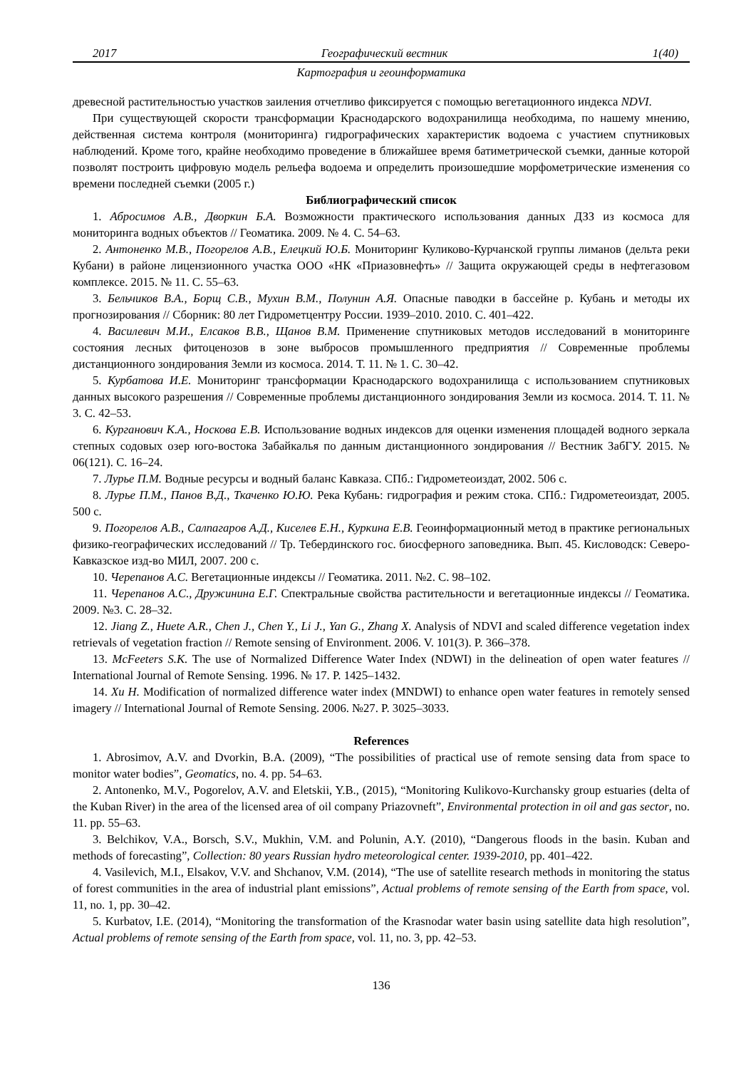2017 Географический вестник 1(40)
Картография и геоинформатика
древесной растительностью участков заиления отчетливо фиксируется с помощью вегетационного индекса NDVI.
При существующей скорости трансформации Краснодарского водохранилища необходима, по нашему мнению, действенная система контроля (мониторинга) гидрографических характеристик водоема с участием спутниковых наблюдений. Кроме того, крайне необходимо проведение в ближайшее время батиметрической съемки, данные которой позволят построить цифровую модель рельефа водоема и определить произошедшие морфометрические изменения со времени последней съемки (2005 г.)
Библиографический список
1. Абросимов А.В., Дворкин Б.А. Возможности практического использования данных ДЗЗ из космоса для мониторинга водных объектов // Геоматика. 2009. № 4. С. 54–63.
2. Антоненко М.В., Погорелов А.В., Елецкий Ю.Б. Мониторинг Куликово-Курчанской группы лиманов (дельта реки Кубани) в районе лицензионного участка ООО «НК «Приазовнефть» // Защита окружающей среды в нефтегазовом комплексе. 2015. № 11. С. 55–63.
3. Бельчиков В.А., Борщ С.В., Мухин В.М., Полунин А.Я. Опасные паводки в бассейне р. Кубань и методы их прогнозирования // Сборник: 80 лет Гидрометцентру России. 1939–2010. 2010. С. 401–422.
4. Василевич М.И., Елсаков В.В., Щанов В.М. Применение спутниковых методов исследований в мониторинге состояния лесных фитоценозов в зоне выбросов промышленного предприятия // Современные проблемы дистанционного зондирования Земли из космоса. 2014. Т. 11. № 1. С. 30–42.
5. Курбатова И.Е. Мониторинг трансформации Краснодарского водохранилища с использованием спутниковых данных высокого разрешения // Современные проблемы дистанционного зондирования Земли из космоса. 2014. Т. 11. № 3. С. 42–53.
6. Курганович К.А., Носкова Е.В. Использование водных индексов для оценки изменения площадей водного зеркала степных содовых озер юго-востока Забайкалья по данным дистанционного зондирования // Вестник ЗабГУ. 2015. № 06(121). С. 16–24.
7. Лурье П.М. Водные ресурсы и водный баланс Кавказа. СПб.: Гидрометеоиздат, 2002. 506 с.
8. Лурье П.М., Панов В.Д., Ткаченко Ю.Ю. Река Кубань: гидрография и режим стока. СПб.: Гидрометеоиздат, 2005. 500 с.
9. Погорелов А.В., Салпагаров А.Д., Киселев Е.Н., Куркина Е.В. Геоинформационный метод в практике региональных физико-географических исследований // Тр. Тебердинского гос. биосферного заповедника. Вып. 45. Кисловодск: Северо-Кавказское изд-во МИЛ, 2007. 200 с.
10. Черепанов А.С. Вегетационные индексы // Геоматика. 2011. №2. С. 98–102.
11. Черепанов А.С., Дружинина Е.Г. Спектральные свойства растительности и вегетационные индексы // Геоматика. 2009. №3. С. 28–32.
12. Jiang Z., Huete A.R., Chen J., Chen Y., Li J., Yan G., Zhang X. Analysis of NDVI and scaled difference vegetation index retrievals of vegetation fraction // Remote sensing of Environment. 2006. V. 101(3). P. 366–378.
13. McFeeters S.K. The use of Normalized Difference Water Index (NDWI) in the delineation of open water features // International Journal of Remote Sensing. 1996. № 17. P. 1425–1432.
14. Xu H. Modification of normalized difference water index (MNDWI) to enhance open water features in remotely sensed imagery // International Journal of Remote Sensing. 2006. №27. P. 3025–3033.
References
1. Abrosimov, A.V. and Dvorkin, B.A. (2009), “The possibilities of practical use of remote sensing data from space to monitor water bodies”, Geomatics, no. 4. pp. 54–63.
2. Antonenko, M.V., Pogorelov, A.V. and Eletskii, Y.B., (2015), “Monitoring Kulikovo-Kurchansky group estuaries (delta of the Kuban River) in the area of the licensed area of oil company Priazovneft”, Environmental protection in oil and gas sector, no. 11. pp. 55–63.
3. Belchikov, V.A., Borsch, S.V., Mukhin, V.M. and Polunin, A.Y. (2010), “Dangerous floods in the basin. Kuban and methods of forecasting”, Collection: 80 years Russian hydro meteorological center. 1939-2010, pp. 401–422.
4. Vasilevich, M.I., Elsakov, V.V. and Shchanov, V.M. (2014), “The use of satellite research methods in monitoring the status of forest communities in the area of industrial plant emissions”, Actual problems of remote sensing of the Earth from space, vol. 11, no. 1, pp. 30–42.
5. Kurbatov, I.E. (2014), “Monitoring the transformation of the Krasnodar water basin using satellite data high resolution”, Actual problems of remote sensing of the Earth from space, vol. 11, no. 3, pp. 42–53.
136